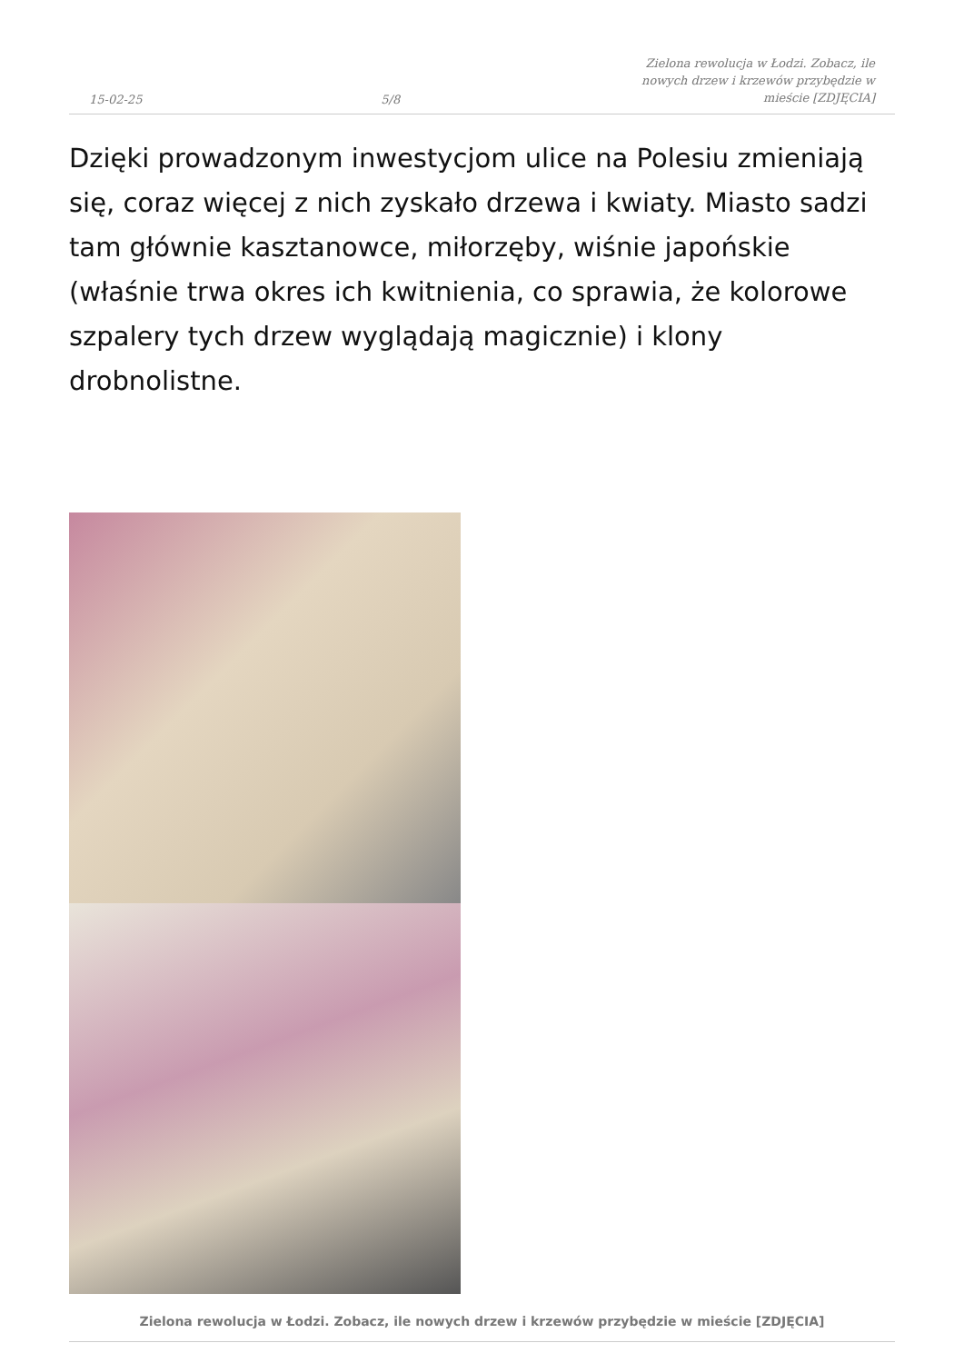15-02-25 5/8 Zielona rewolucja w Łodzi. Zobacz, ile nowych drzew i krzewów przybędzie w mieście [ZDJĘCIA]
Dzięki prowadzonym inwestycjom ulice na Polesiu zmieniają się, coraz więcej z nich zyskało drzewa i kwiaty. Miasto sadzi tam głównie kasztanowce, miłorzęby, wiśnie japońskie (właśnie trwa okres ich kwitnienia, co sprawia, że kolorowe szpalery tych drzew wyglądają magicznie) i klony drobnolistne.
Zielona rewolucja w Łodzi. Zobacz, ile nowych drzew i krzewów przybędzie w mieście [ZDJĘCIA]